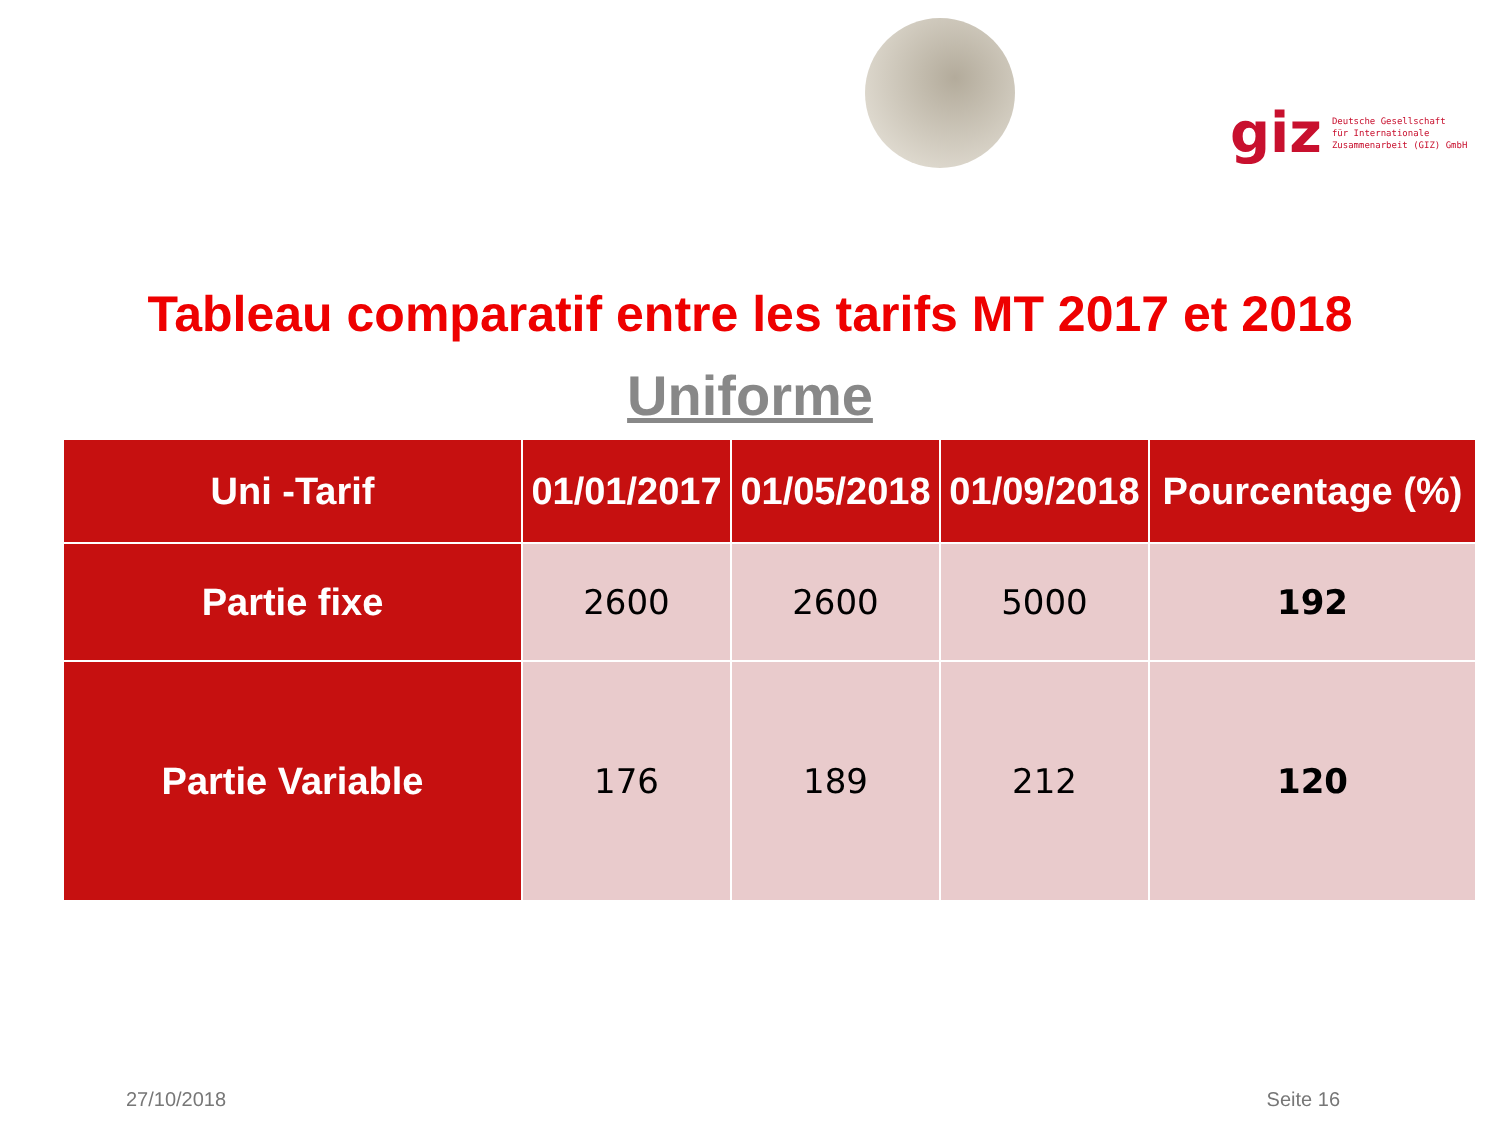giz Deutsche Gesellschaft
für Internationale
Zusammenarbeit (GIZ) GmbH
Tableau comparatif entre les tarifs MT 2017 et 2018
Uniforme
| Uni -Tarif | 01/01/2017 | 01/05/2018 | 01/09/2018 | Pourcentage (%) |
| --- | --- | --- | --- | --- |
| Partie fixe | 2600 | 2600 | 5000 | 192 |
| Partie Variable | 176 | 189 | 212 | 120 |
27/10/2018 Seite 16